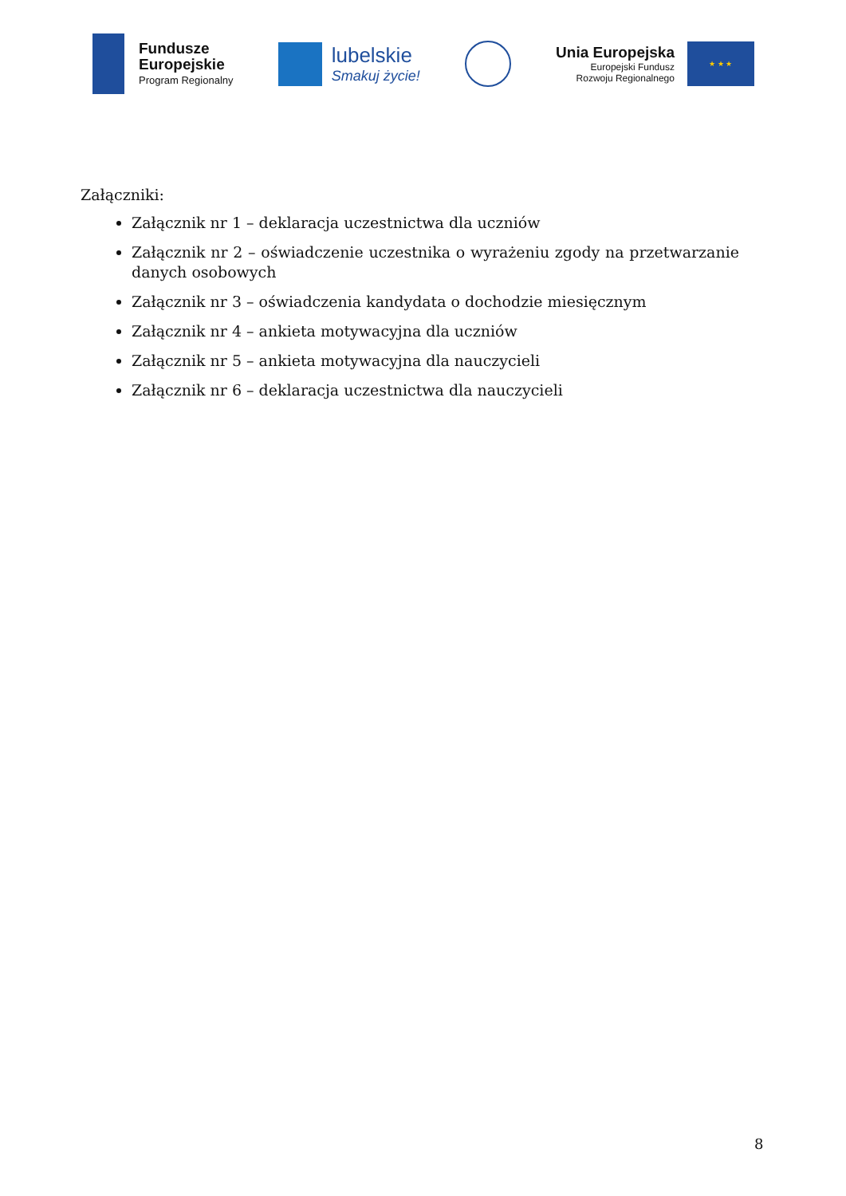Fundusze
Europejskie
Program Regionalny
lubelskie
Smakuj życie!
Unia Europejska
Europejski Fundusz
Rozwoju Regionalnego
★ ★ ★
Załączniki:
Załącznik nr 1 – deklaracja uczestnictwa dla uczniów
Załącznik nr 2 – oświadczenie uczestnika o wyrażeniu zgody na przetwarzanie danych osobowych
Załącznik nr 3 – oświadczenia kandydata o dochodzie miesięcznym
Załącznik nr 4 – ankieta motywacyjna dla uczniów
Załącznik nr 5 – ankieta motywacyjna dla nauczycieli
Załącznik nr 6 – deklaracja uczestnictwa dla nauczycieli
8